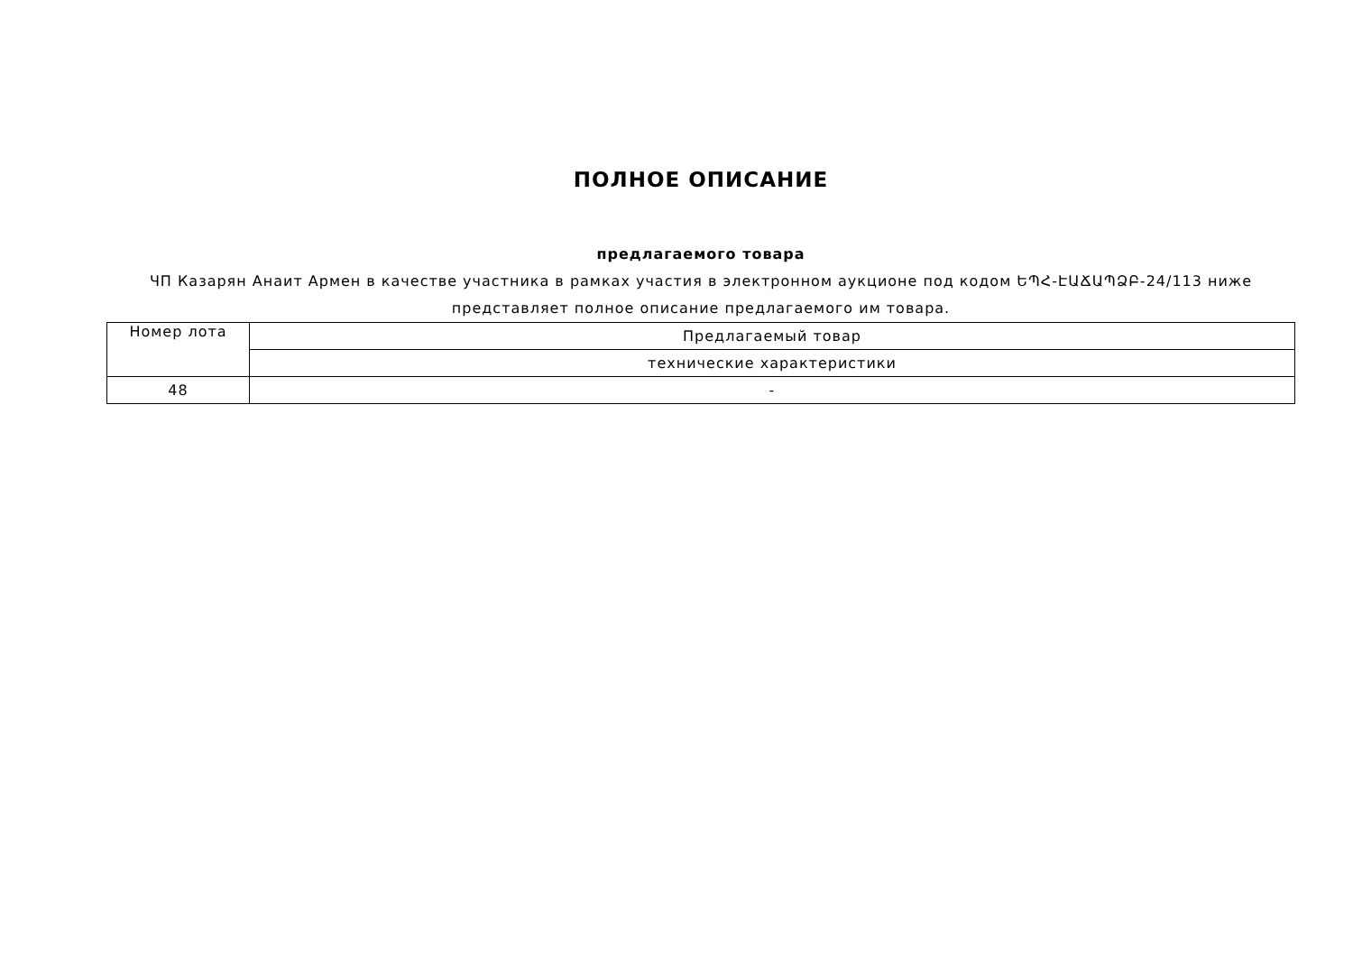ПОЛНОЕ ОПИСАНИЕ
предлагаемого товара
ЧП Казарян Анаит Армен в качестве участника в рамках участия в электронном аукционе под кодом ԵՊՀ-ԷԱՃԱՊՁԲ-24/113 ниже представляет полное описание предлагаемого им товара.
| Номер лота | Предлагаемый товар |
| | технические характеристики |
| 48 | - |